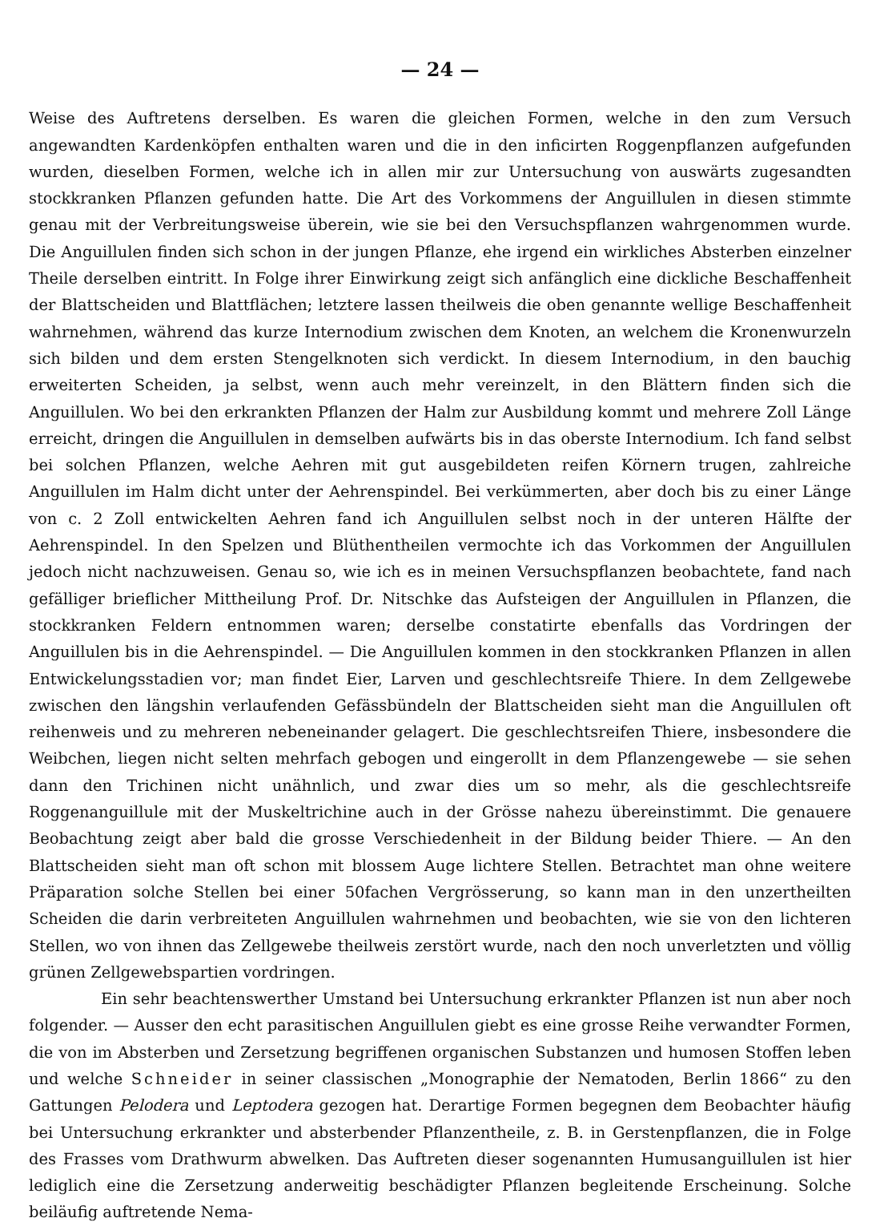— 24 —
Weise des Auftretens derselben. Es waren die gleichen Formen, welche in den zum Versuch angewandten Kardenköpfen enthalten waren und die in den inficirten Roggenpflanzen aufgefunden wurden, dieselben Formen, welche ich in allen mir zur Untersuchung von auswärts zugesandten stockkranken Pflanzen gefunden hatte. Die Art des Vorkommens der Anguillulen in diesen stimmte genau mit der Verbreitungsweise überein, wie sie bei den Versuchspflanzen wahrgenommen wurde. Die Anguillulen finden sich schon in der jungen Pflanze, ehe irgend ein wirkliches Absterben einzelner Theile derselben eintritt. In Folge ihrer Einwirkung zeigt sich anfänglich eine dickliche Beschaffenheit der Blattscheiden und Blattflächen; letztere lassen theilweis die oben genannte wellige Beschaffenheit wahrnehmen, während das kurze Internodium zwischen dem Knoten, an welchem die Kronenwurzeln sich bilden und dem ersten Stengelknoten sich verdickt. In diesem Internodium, in den bauchig erweiterten Scheiden, ja selbst, wenn auch mehr vereinzelt, in den Blättern finden sich die Anguillulen. Wo bei den erkrankten Pflanzen der Halm zur Ausbildung kommt und mehrere Zoll Länge erreicht, dringen die Anguillulen in demselben aufwärts bis in das oberste Internodium. Ich fand selbst bei solchen Pflanzen, welche Aehren mit gut ausgebildeten reifen Körnern trugen, zahlreiche Anguillulen im Halm dicht unter der Aehrenspindel. Bei verkümmerten, aber doch bis zu einer Länge von c. 2 Zoll entwickelten Aehren fand ich Anguillulen selbst noch in der unteren Hälfte der Aehrenspindel. In den Spelzen und Blüthentheilen vermochte ich das Vorkommen der Anguillulen jedoch nicht nachzuweisen. Genau so, wie ich es in meinen Versuchspflanzen beobachtete, fand nach gefälliger brieflicher Mittheilung Prof. Dr. Nitschke das Aufsteigen der Anguillulen in Pflanzen, die stockkranken Feldern entnommen waren; derselbe constatirte ebenfalls das Vordringen der Anguillulen bis in die Aehrenspindel. — Die Anguillulen kommen in den stockkranken Pflanzen in allen Entwickelungsstadien vor; man findet Eier, Larven und geschlechtsreife Thiere. In dem Zellgewebe zwischen den längshin verlaufenden Gefässbündeln der Blattscheiden sieht man die Anguillulen oft reihenweis und zu mehreren nebeneinander gelagert. Die geschlechtsreifen Thiere, insbesondere die Weibchen, liegen nicht selten mehrfach gebogen und eingerollt in dem Pflanzengewebe — sie sehen dann den Trichinen nicht unähnlich, und zwar dies um so mehr, als die geschlechtsreife Roggenanguillule mit der Muskeltrichine auch in der Grösse nahezu übereinstimmt. Die genauere Beobachtung zeigt aber bald die grosse Verschiedenheit in der Bildung beider Thiere. — An den Blattscheiden sieht man oft schon mit blossem Auge lichtere Stellen. Betrachtet man ohne weitere Präparation solche Stellen bei einer 50fachen Vergrösserung, so kann man in den unzertheilten Scheiden die darin verbreiteten Anguillulen wahrnehmen und beobachten, wie sie von den lichteren Stellen, wo von ihnen das Zellgewebe theilweis zerstört wurde, nach den noch unverletzten und völlig grünen Zellgewebspartien vordringen.
Ein sehr beachtenswerther Umstand bei Untersuchung erkrankter Pflanzen ist nun aber noch folgender. — Ausser den echt parasitischen Anguillulen giebt es eine grosse Reihe verwandter Formen, die von im Absterben und Zersetzung begriffenen organischen Substanzen und humosen Stoffen leben und welche Schneider in seiner classischen „Monographie der Nematoden, Berlin 1866“ zu den Gattungen Pelodera und Leptodera gezogen hat. Derartige Formen begegnen dem Beobachter häufig bei Untersuchung erkrankter und absterbender Pflanzentheile, z. B. in Gerstenpflanzen, die in Folge des Frasses vom Drathwurm abwelken. Das Auftreten dieser sogenannten Humusanguillulen ist hier lediglich eine die Zersetzung anderweitig beschädigter Pflanzen begleitende Erscheinung. Solche beiläufig auftretende Nema-